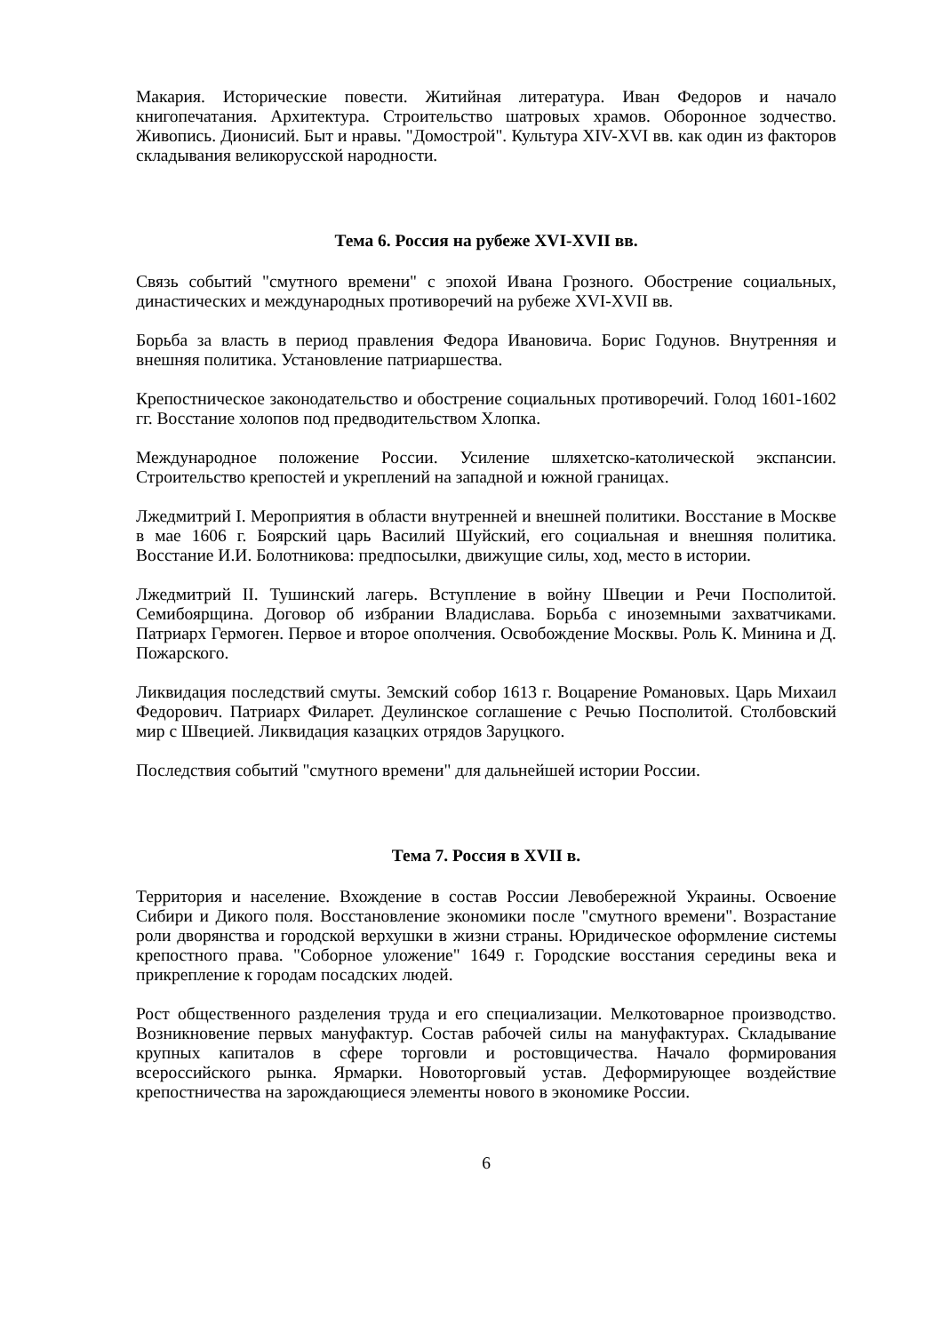Макария. Исторические повести. Житийная литература. Иван Федоров и начало книгопечатания. Архитектура. Строительство шатровых храмов. Оборонное зодчество. Живопись. Дионисий. Быт и нравы. "Домострой". Культура XIV-XVI вв. как один из факторов складывания великорусской народности.
Тема 6. Россия на рубеже XVI-XVII вв.
Связь событий "смутного времени" с эпохой Ивана Грозного. Обострение социальных, династических и международных противоречий на рубеже XVI-XVII вв.
Борьба за власть в период правления Федора Ивановича. Борис Годунов. Внутренняя и внешняя политика. Установление патриаршества.
Крепостническое законодательство и обострение социальных противоречий. Голод 1601-1602 гг. Восстание холопов под предводительством Хлопка.
Международное положение России. Усиление шляхетско-католической экспансии. Строительство крепостей и укреплений на западной и южной границах.
Лжедмитрий I. Мероприятия в области внутренней и внешней политики. Восстание в Москве в мае 1606 г. Боярский царь Василий Шуйский, его социальная и внешняя политика. Восстание И.И. Болотникова: предпосылки, движущие силы, ход, место в истории.
Лжедмитрий II. Тушинский лагерь. Вступление в войну Швеции и Речи Посполитой. Семибоярщина. Договор об избрании Владислава. Борьба с иноземными захватчиками. Патриарх Гермоген. Первое и второе ополчения. Освобождение Москвы. Роль К. Минина и Д. Пожарского.
Ликвидация последствий смуты. Земский собор 1613 г. Воцарение Романовых. Царь Михаил Федорович. Патриарх Филарет. Деулинское соглашение с Речью Посполитой. Столбовский мир с Швецией. Ликвидация казацких отрядов Заруцкого.
Последствия событий "смутного времени" для дальнейшей истории России.
Тема 7. Россия в XVII в.
Территория и население. Вхождение в состав России Левобережной Украины. Освоение Сибири и Дикого поля. Восстановление экономики после "смутного времени". Возрастание роли дворянства и городской верхушки в жизни страны. Юридическое оформление системы крепостного права. "Соборное уложение" 1649 г. Городские восстания середины века и прикрепление к городам посадских людей.
Рост общественного разделения труда и его специализации. Мелкотоварное производство. Возникновение первых мануфактур. Состав рабочей силы на мануфактурах. Складывание крупных капиталов в сфере торговли и ростовщичества. Начало формирования всероссийского рынка. Ярмарки. Новоторговый устав. Деформирующее воздействие крепостничества на зарождающиеся элементы нового в экономике России.
6